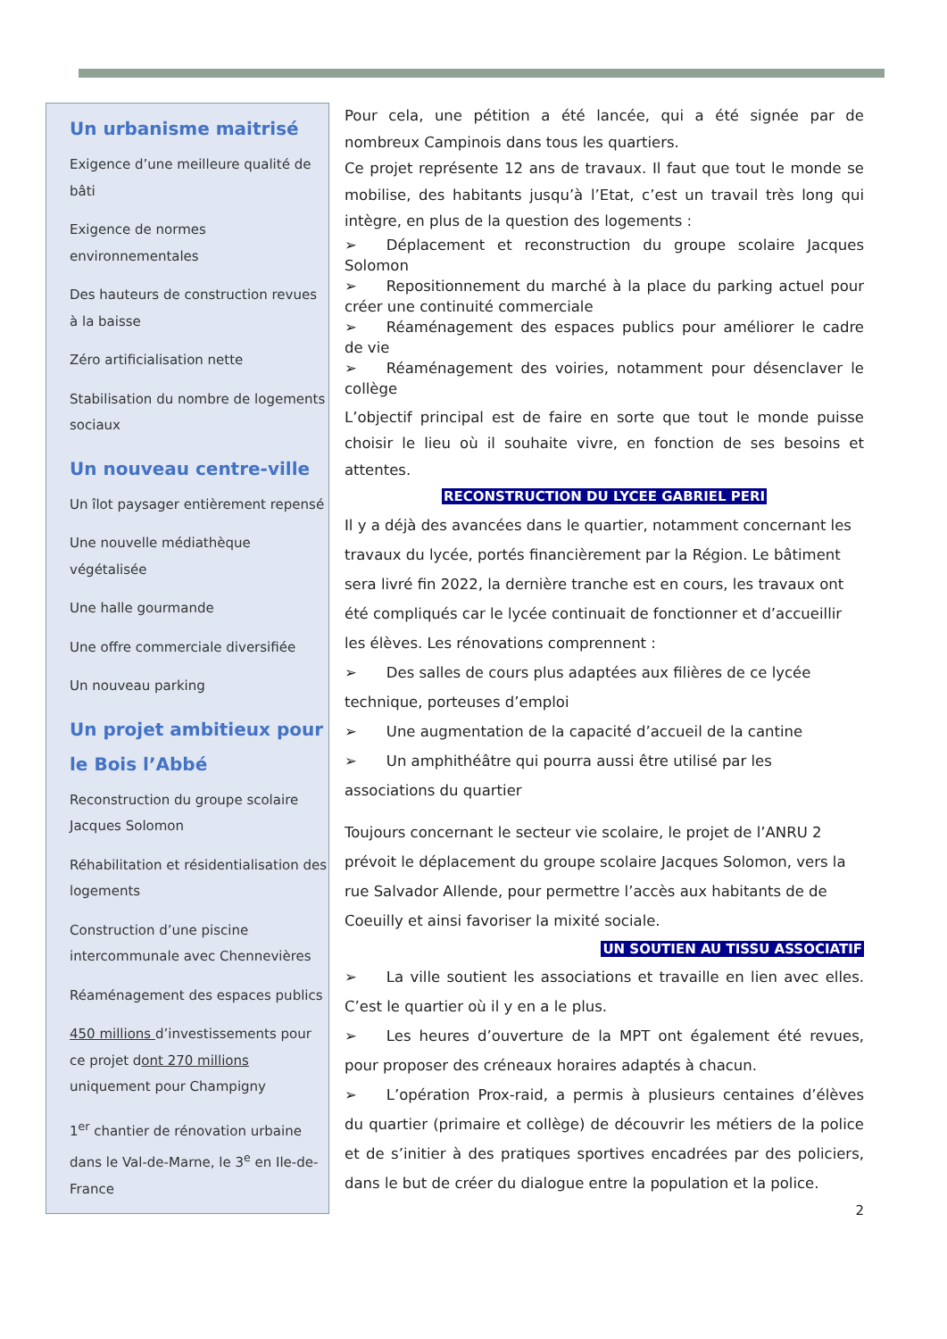Un urbanisme maitrisé
Exigence d’une meilleure qualité de bâti
Exigence de normes environnementales
Des hauteurs de construction revues à la baisse
Zéro artificialisation nette
Stabilisation du nombre de logements sociaux
Un nouveau centre-ville
Un îlot paysager entièrement repensé
Une nouvelle médiathèque végétalisée
Une halle gourmande
Une offre commerciale diversifiée
Un nouveau parking
Un projet ambitieux pour le Bois l’Abbé
Reconstruction du groupe scolaire Jacques Solomon
Réhabilitation et résidentialisation des logements
Construction d’une piscine intercommunale avec Chennevières
Réaménagement des espaces publics
450 millions d’investissements pour ce projet dont 270 millions uniquement pour Champigny
1<sup>er</sup> chantier de rénovation urbaine dans le Val-de-Marne, le 3<sup>e</sup> en Ile-de-France
Pour cela, une pétition a été lancée, qui a été signée par de nombreux Campinois dans tous les quartiers.
Ce projet représente 12 ans de travaux. Il faut que tout le monde se mobilise, des habitants jusqu’à l’Etat, c’est un travail très long qui intègre, en plus de la question des logements :
➢  Déplacement et reconstruction du groupe scolaire Jacques Solomon
➢  Repositionnement du marché à la place du parking actuel pour créer une continuité commerciale
➢  Réaménagement des espaces publics pour améliorer le cadre de vie
➢  Réaménagement des voiries, notamment pour désenclaver le collège
L’objectif principal est de faire en sorte que tout le monde puisse choisir le lieu où il souhaite vivre, en fonction de ses besoins et attentes.
RECONSTRUCTION DU LYCEE GABRIEL PERI
Il y a déjà des avancées dans le quartier, notamment concernant les travaux du lycée, portés financièrement par la Région. Le bâtiment sera livré fin 2022, la dernière tranche est en cours, les travaux ont été compliqués car le lycée continuait de fonctionner et d’accueillir les élèves. Les rénovations comprennent :
➢  Des salles de cours plus adaptées aux filières de ce lycée technique, porteuses d’emploi
➢  Une augmentation de la capacité d’accueil de la cantine
➢  Un amphithéâtre qui pourra aussi être utilisé par les associations du quartier
Toujours concernant le secteur vie scolaire, le projet de l’ANRU 2 prévoit le déplacement du groupe scolaire Jacques Solomon, vers la rue Salvador Allende, pour permettre l’accès aux habitants de de Coeuilly et ainsi favoriser la mixité sociale.
UN SOUTIEN AU TISSU ASSOCIATIF
➢  La ville soutient les associations et travaille en lien avec elles. C’est le quartier où il y en a le plus.
➢  Les heures d’ouverture de la MPT ont également été revues, pour proposer des créneaux horaires adaptés à chacun.
➢  L’opération Prox-raid, a permis à plusieurs centaines d’élèves du quartier (primaire et collège) de découvrir les métiers de la police et de s’initier à des pratiques sportives encadrées par des policiers, dans le but de créer du dialogue entre la population et la police.
2